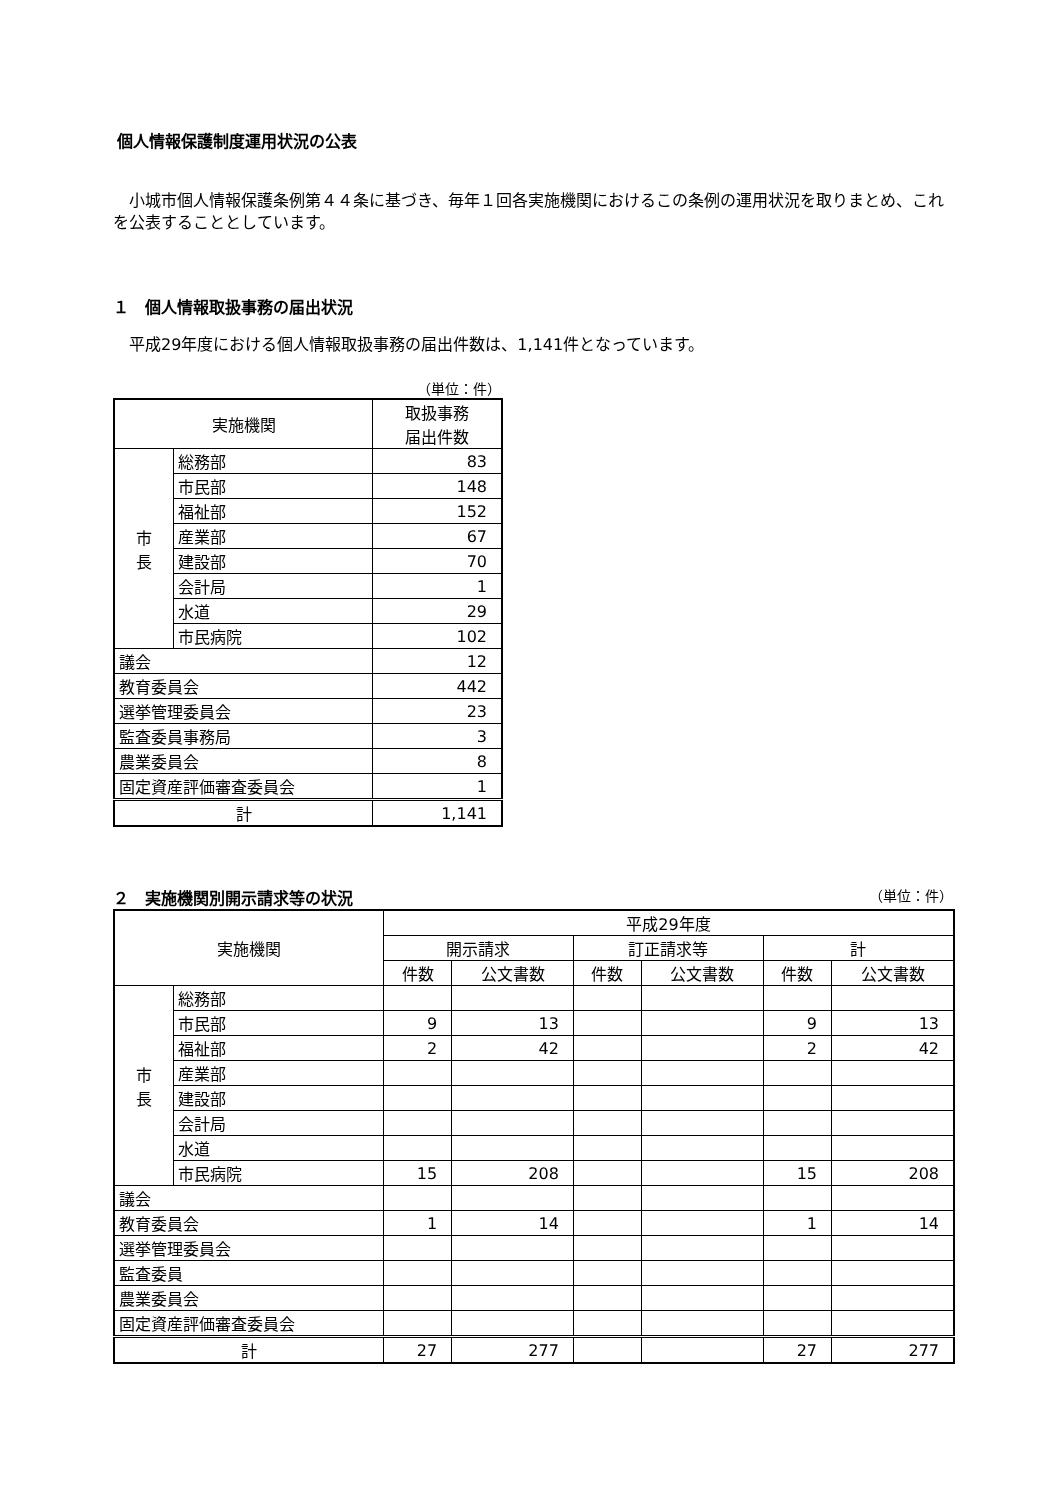個人情報保護制度運用状況の公表
　小城市個人情報保護条例第４４条に基づき、毎年１回各実施機関におけるこの条例の運用状況を取りまとめ、これを公表することとしています。
１　個人情報取扱事務の届出状況
　平成29年度における個人情報取扱事務の届出件数は、1,141件となっています。
（単位：件）
| 実施機関 | | 取扱事務 届出件数 |
| --- | --- | --- |
| 市 長 | 総務部 | 83 |
| | 市民部 | 148 |
| | 福祉部 | 152 |
| | 産業部 | 67 |
| | 建設部 | 70 |
| | 会計局 | 1 |
| | 水道 | 29 |
| | 市民病院 | 102 |
| 議会 | | 12 |
| 教育委員会 | | 442 |
| 選挙管理委員会 | | 23 |
| 監査委員事務局 | | 3 |
| 農業委員会 | | 8 |
| 固定資産評価審査委員会 | | 1 |
| 計 | | 1,141 |
２　実施機関別開示請求等の状況 （単位：件）
| 実施機関 | | 平成29年度 | | | | | |
| --- | --- | --- | --- | --- | --- | --- | --- |
| | | 開示請求 | | 訂正請求等 | | 計 | |
| | | 件数 | 公文書数 | 件数 | 公文書数 | 件数 | 公文書数 |
| 市 長 | 総務部 | | | | | | |
| | 市民部 | 9 | 13 | | | 9 | 13 |
| | 福祉部 | 2 | 42 | | | 2 | 42 |
| | 産業部 | | | | | | |
| | 建設部 | | | | | | |
| | 会計局 | | | | | | |
| | 水道 | | | | | | |
| | 市民病院 | 15 | 208 | | | 15 | 208 |
| 議会 | | | | | | | |
| 教育委員会 | | 1 | 14 | | | 1 | 14 |
| 選挙管理委員会 | | | | | | | |
| 監査委員 | | | | | | | |
| 農業委員会 | | | | | | | |
| 固定資産評価審査委員会 | | | | | | | |
| 計 | | 27 | 277 | | | 27 | 277 |